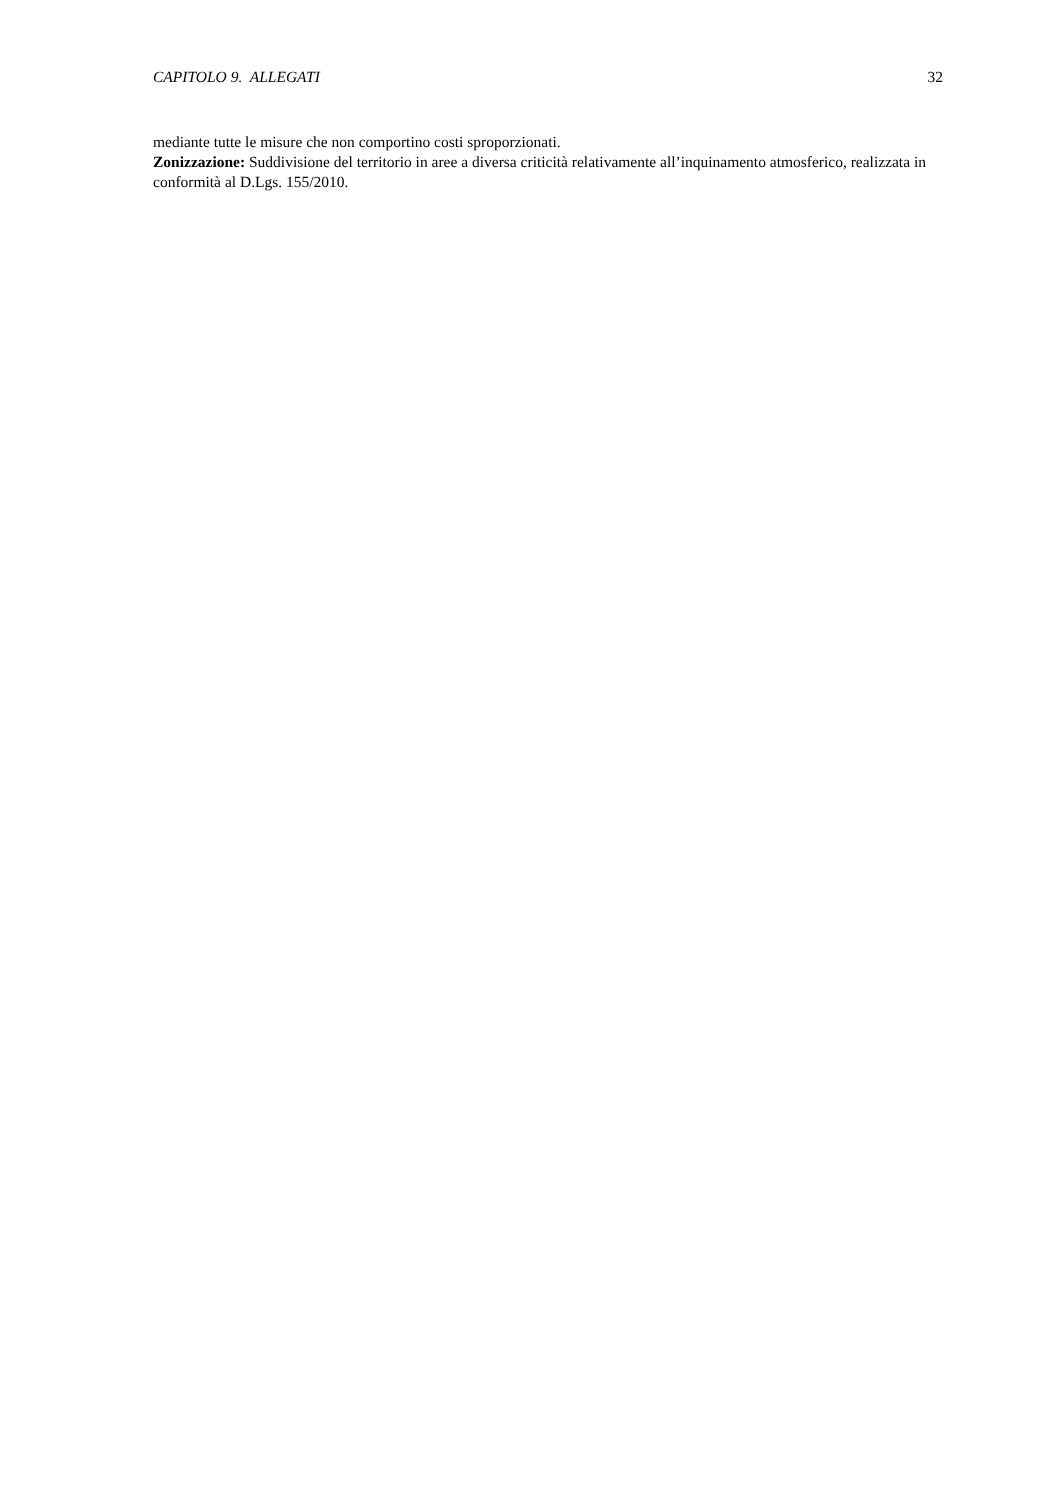CAPITOLO 9. ALLEGATI 32
mediante tutte le misure che non comportino costi sproporzionati.
Zonizzazione: Suddivisione del territorio in aree a diversa criticità relativamente all’inquinamento atmosferico, realizzata in conformità al D.Lgs. 155/2010.